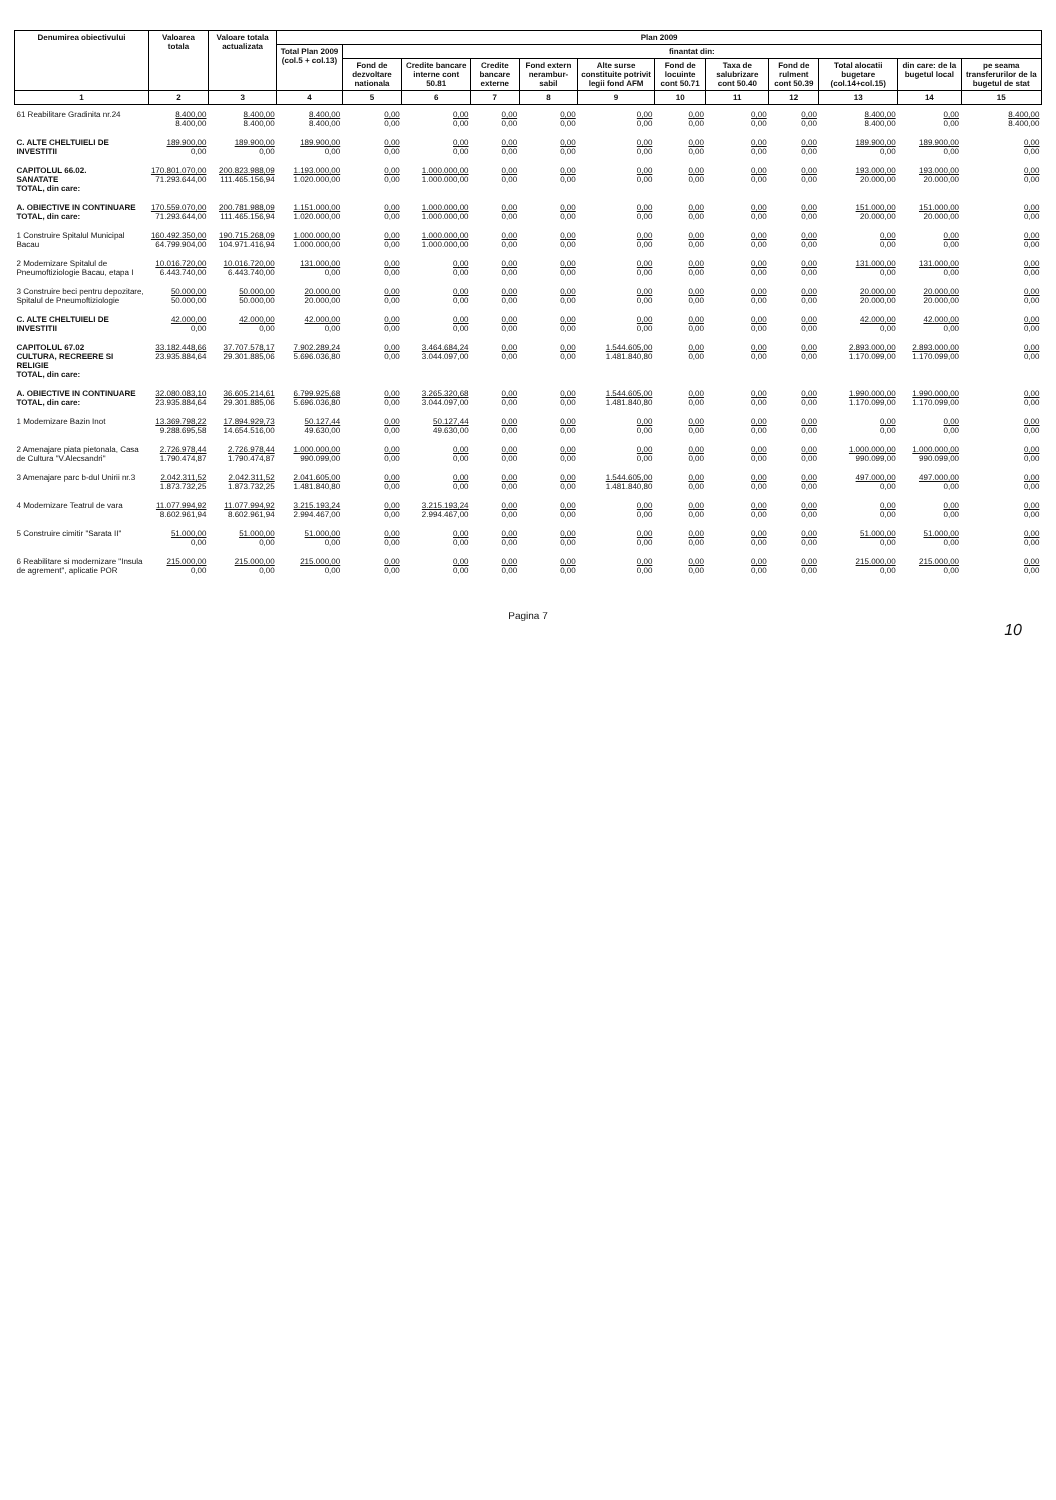| Denumirea obiectivului | Valoarea totala | Valoare totala actualizata | Plan 2009 | | | | | | | | | | | |
| --- | --- | --- | --- | --- | --- | --- | --- | --- | --- | --- | --- | --- | --- | --- |
| | | | Total Plan 2009 (col.5 + col.13) | finantat din: | | | | | | | | | | |
| | | | | Fond de dezvoltare nationala | Credite bancare interne cont 50.81 | Credite bancare externe | Fond extern nerambur-sabil | Alte surse constituite potrivit legii fond AFM | Fond de locuinte cont 50.71 | Taxa de salubrizare cont 50.40 | Fond de rulment cont 50.39 | Total alocatii bugetare (col.14+col.15) | din care: de la bugetul local | pe seama transferurilor de la bugetul de stat |
| 1 | 2 | 3 | 4 | 5 | 6 | 7 | 8 | 9 | 10 | 11 | 12 | 13 | 14 | 15 |
| 61 Reabilitare Gradinita nr.24 | 8.400,00 8.400,00 | 8.400,00 8.400,00 | 8.400,00 8.400,00 | 0,00 0,00 | 0,00 0,00 | 0,00 0,00 | 0,00 0,00 | 0,00 0,00 | 0,00 0,00 | 0,00 0,00 | 0,00 0,00 | 8.400,00 8.400,00 | 0,00 0,00 | 8.400,00 8.400,00 |
| C. ALTE CHELTUIELI DE INVESTITII | 189.900,00 0,00 | 189.900,00 0,00 | 189.900,00 0,00 | 0,00 0,00 | 0,00 0,00 | 0,00 0,00 | 0,00 0,00 | 0,00 0,00 | 0,00 0,00 | 0,00 0,00 | 0,00 0,00 | 189.900,00 0,00 | 189.900,00 0,00 | 0,00 0,00 |
| CAPITOLUL 66.02. SANATATE TOTAL, din care: | 170.801.070,00 71.293.644,00 | 200.823.988,09 111.465.156,94 | 1.193.000,00 1.020.000,00 | 0,00 0,00 | 1.000.000,00 1.000.000,00 | 0,00 0,00 | 0,00 0,00 | 0,00 0,00 | 0,00 0,00 | 0,00 0,00 | 0,00 0,00 | 193.000,00 20.000,00 | 193.000,00 20.000,00 | 0,00 0,00 |
| A. OBIECTIVE IN CONTINUARE TOTAL, din care: | 170.559.070,00 71.293.644,00 | 200.781.988,09 111.465.156,94 | 1.151.000,00 1.020.000,00 | 0,00 0,00 | 1.000.000,00 1.000.000,00 | 0,00 0,00 | 0,00 0,00 | 0,00 0,00 | 0,00 0,00 | 0,00 0,00 | 0,00 0,00 | 151.000,00 20.000,00 | 151.000,00 20.000,00 | 0,00 0,00 |
| 1 Construire Spitalul Municipal Bacau | 160.492.350,00 64.799.904,00 | 190.715.268,09 104.971.416,94 | 1.000.000,00 1.000.000,00 | 0,00 0,00 | 1.000.000,00 1.000.000,00 | 0,00 0,00 | 0,00 0,00 | 0,00 0,00 | 0,00 0,00 | 0,00 0,00 | 0,00 0,00 | 0,00 0,00 | 0,00 0,00 | 0,00 0,00 |
| 2 Modernizare Spitalul de Pneumoftiziologie Bacau, etapa I | 10.016.720,00 6.443.740,00 | 10.016.720,00 6.443.740,00 | 131.000,00 0,00 | 0,00 0,00 | 0,00 0,00 | 0,00 0,00 | 0,00 0,00 | 0,00 0,00 | 0,00 0,00 | 0,00 0,00 | 0,00 0,00 | 131.000,00 0,00 | 131.000,00 0,00 | 0,00 0,00 |
| 3 Construire beci pentru depozitare, Spitalul de Pneumoftiziologie | 50.000,00 50.000,00 | 50.000,00 50.000,00 | 20.000,00 20.000,00 | 0,00 0,00 | 0,00 0,00 | 0,00 0,00 | 0,00 0,00 | 0,00 0,00 | 0,00 0,00 | 0,00 0,00 | 0,00 0,00 | 20.000,00 20.000,00 | 20.000,00 20.000,00 | 0,00 0,00 |
| C. ALTE CHELTUIELI DE INVESTITII | 42.000,00 0,00 | 42.000,00 0,00 | 42.000,00 0,00 | 0,00 0,00 | 0,00 0,00 | 0,00 0,00 | 0,00 0,00 | 0,00 0,00 | 0,00 0,00 | 0,00 0,00 | 0,00 0,00 | 42.000,00 0,00 | 42.000,00 0,00 | 0,00 0,00 |
| CAPITOLUL 67.02 CULTURA, RECREERE SI RELIGIE TOTAL, din care: | 33.182.448,66 23.935.884,64 | 37.707.578,17 29.301.885,06 | 7.902.289,24 5.696.036,80 | 0,00 0,00 | 3.464.684,24 3.044.097,00 | 0,00 0,00 | 0,00 0,00 | 1.544.605,00 1.481.840,80 | 0,00 0,00 | 0,00 0,00 | 0,00 0,00 | 2.893.000,00 1.170.099,00 | 2.893.000,00 1.170.099,00 | 0,00 0,00 |
| A. OBIECTIVE IN CONTINUARE TOTAL, din care: | 32.080.083,10 23.935.884,64 | 36.605.214,61 29.301.885,06 | 6.799.925,68 5.696.036,80 | 0,00 0,00 | 3.265.320,68 3.044.097,00 | 0,00 0,00 | 0,00 0,00 | 1.544.605,00 1.481.840,80 | 0,00 0,00 | 0,00 0,00 | 0,00 0,00 | 1.990.000,00 1.170.099,00 | 1.990.000,00 1.170.099,00 | 0,00 0,00 |
| 1 Modernizare Bazin Inot | 13.369.798,22 9.288.695,58 | 17.894.929,73 14.654.516,00 | 50.127,44 49.630,00 | 0,00 0,00 | 50.127,44 49.630,00 | 0,00 0,00 | 0,00 0,00 | 0,00 0,00 | 0,00 0,00 | 0,00 0,00 | 0,00 0,00 | 0,00 0,00 | 0,00 0,00 | 0,00 0,00 |
| 2 Amenajare piata pietonala, Casa de Cultura "V.Alecsandri" | 2.726.978,44 1.790.474,87 | 2.726.978,44 1.790.474,87 | 1.000.000,00 990.099,00 | 0,00 0,00 | 0,00 0,00 | 0,00 0,00 | 0,00 0,00 | 0,00 0,00 | 0,00 0,00 | 0,00 0,00 | 0,00 0,00 | 1.000.000,00 990.099,00 | 1.000.000,00 990.099,00 | 0,00 0,00 |
| 3 Amenajare parc b-dul Unirii nr.3 | 2.042.311,52 1.873.732,25 | 2.042.311,52 1.873.732,25 | 2.041.605,00 1.481.840,80 | 0,00 0,00 | 0,00 0,00 | 0,00 0,00 | 0,00 0,00 | 1.544.605,00 1.481.840,80 | 0,00 0,00 | 0,00 0,00 | 0,00 0,00 | 497.000,00 0,00 | 497.000,00 0,00 | 0,00 0,00 |
| 4 Modernizare Teatrul de vara | 11.077.994,92 8.602.961,94 | 11.077.994,92 8.602.961,94 | 3.215.193,24 2.994.467,00 | 0,00 0,00 | 3.215.193,24 2.994.467,00 | 0,00 0,00 | 0,00 0,00 | 0,00 0,00 | 0,00 0,00 | 0,00 0,00 | 0,00 0,00 | 0,00 0,00 | 0,00 0,00 | 0,00 0,00 |
| 5 Construire cimitir "Sarata II" | 51.000,00 0,00 | 51.000,00 0,00 | 51.000,00 0,00 | 0,00 0,00 | 0,00 0,00 | 0,00 0,00 | 0,00 0,00 | 0,00 0,00 | 0,00 0,00 | 0,00 0,00 | 0,00 0,00 | 51.000,00 0,00 | 51.000,00 0,00 | 0,00 0,00 |
| 6 Reabilitare si modernizare "Insula de agrement", aplicatie POR | 215.000,00 0,00 | 215.000,00 0,00 | 215.000,00 0,00 | 0,00 0,00 | 0,00 0,00 | 0,00 0,00 | 0,00 0,00 | 0,00 0,00 | 0,00 0,00 | 0,00 0,00 | 0,00 0,00 | 215.000,00 0,00 | 215.000,00 0,00 | 0,00 0,00 |
Pagina 7
10